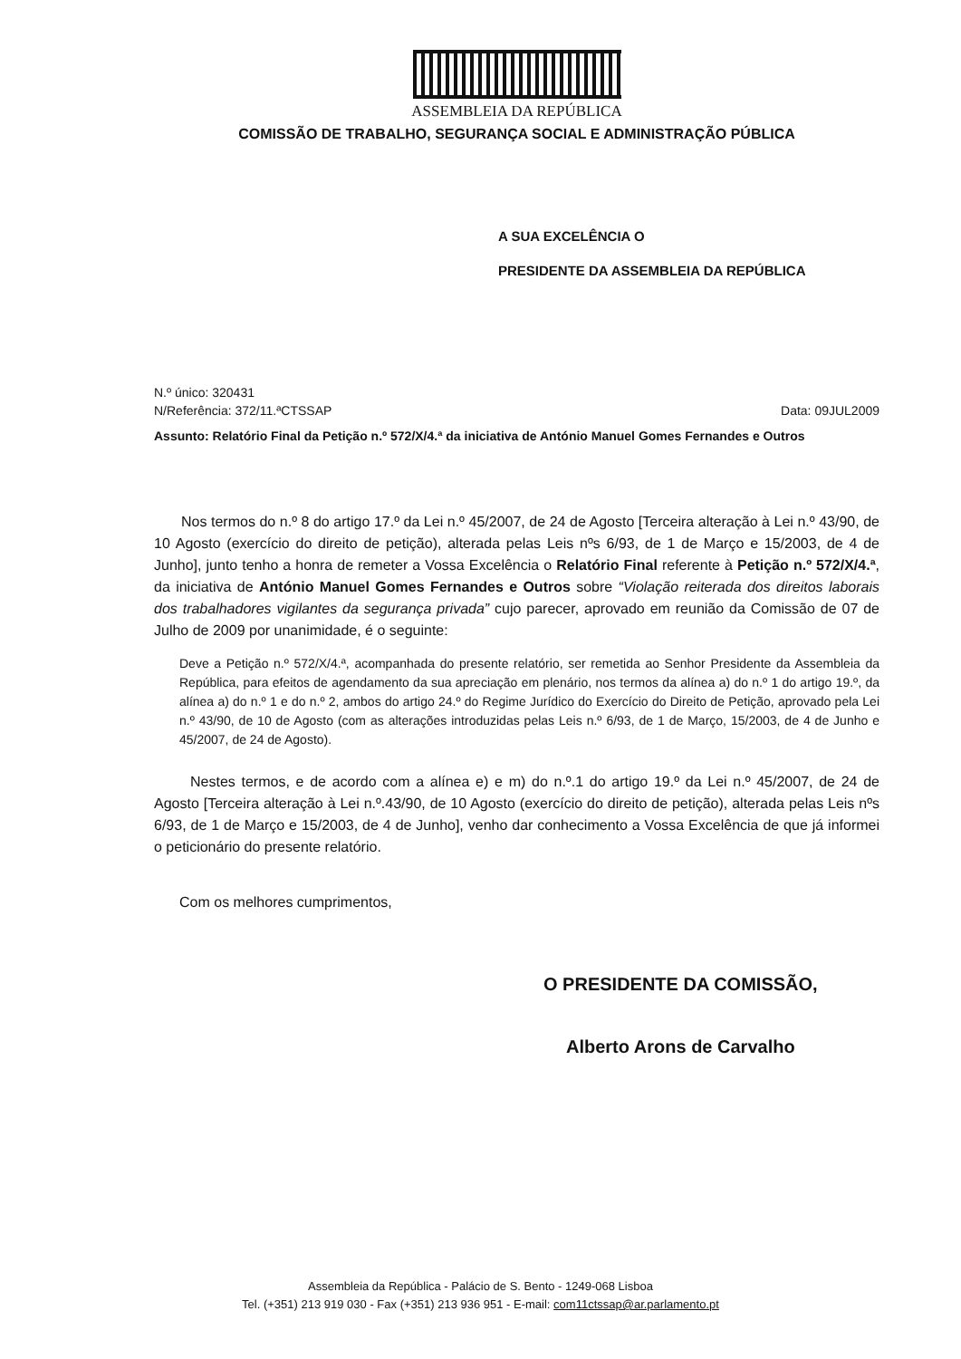ASSEMBLEIA DA REPÚBLICA
COMISSÃO DE TRABALHO, SEGURANÇA SOCIAL E ADMINISTRAÇÃO PÚBLICA
A SUA EXCELÊNCIA O
PRESIDENTE DA ASSEMBLEIA DA REPÚBLICA
N.º único: 320431
N/Referência: 372/11.ªCTSSAP Data: 09JUL2009
Assunto: Relatório Final da Petição n.º 572/X/4.ª da iniciativa de António Manuel Gomes Fernandes e Outros
Nos termos do n.º 8 do artigo 17.º da Lei n.º 45/2007, de 24 de Agosto [Terceira alteração à Lei n.º 43/90, de 10 Agosto (exercício do direito de petição), alterada pelas Leis nºs 6/93, de 1 de Março e 15/2003, de 4 de Junho], junto tenho a honra de remeter a Vossa Excelência o Relatório Final referente à Petição n.º 572/X/4.ª, da iniciativa de António Manuel Gomes Fernandes e Outros sobre “Violação reiterada dos direitos laborais dos trabalhadores vigilantes da segurança privada” cujo parecer, aprovado em reunião da Comissão de 07 de Julho de 2009 por unanimidade, é o seguinte:
Deve a Petição n.º 572/X/4.ª, acompanhada do presente relatório, ser remetida ao Senhor Presidente da Assembleia da República, para efeitos de agendamento da sua apreciação em plenário, nos termos da alínea a) do n.º 1 do artigo 19.º, da alínea a) do n.º 1 e do n.º 2, ambos do artigo 24.º do Regime Jurídico do Exercício do Direito de Petição, aprovado pela Lei n.º 43/90, de 10 de Agosto (com as alterações introduzidas pelas Leis n.º 6/93, de 1 de Março, 15/2003, de 4 de Junho e 45/2007, de 24 de Agosto).
Nestes termos, e de acordo com a alínea e) e m) do n.º.1 do artigo 19.º da Lei n.º 45/2007, de 24 de Agosto [Terceira alteração à Lei n.º.43/90, de 10 Agosto (exercício do direito de petição), alterada pelas Leis nºs 6/93, de 1 de Março e 15/2003, de 4 de Junho], venho dar conhecimento a Vossa Excelência de que já informei o peticionário do presente relatório.
Com os melhores cumprimentos,
O PRESIDENTE DA COMISSÃO,
Alberto Arons de Carvalho
Assembleia da República - Palácio de S. Bento - 1249-068 Lisboa
Tel. (+351) 213 919 030 - Fax (+351) 213 936 951 - E-mail: com11ctssap@ar.parlamento.pt